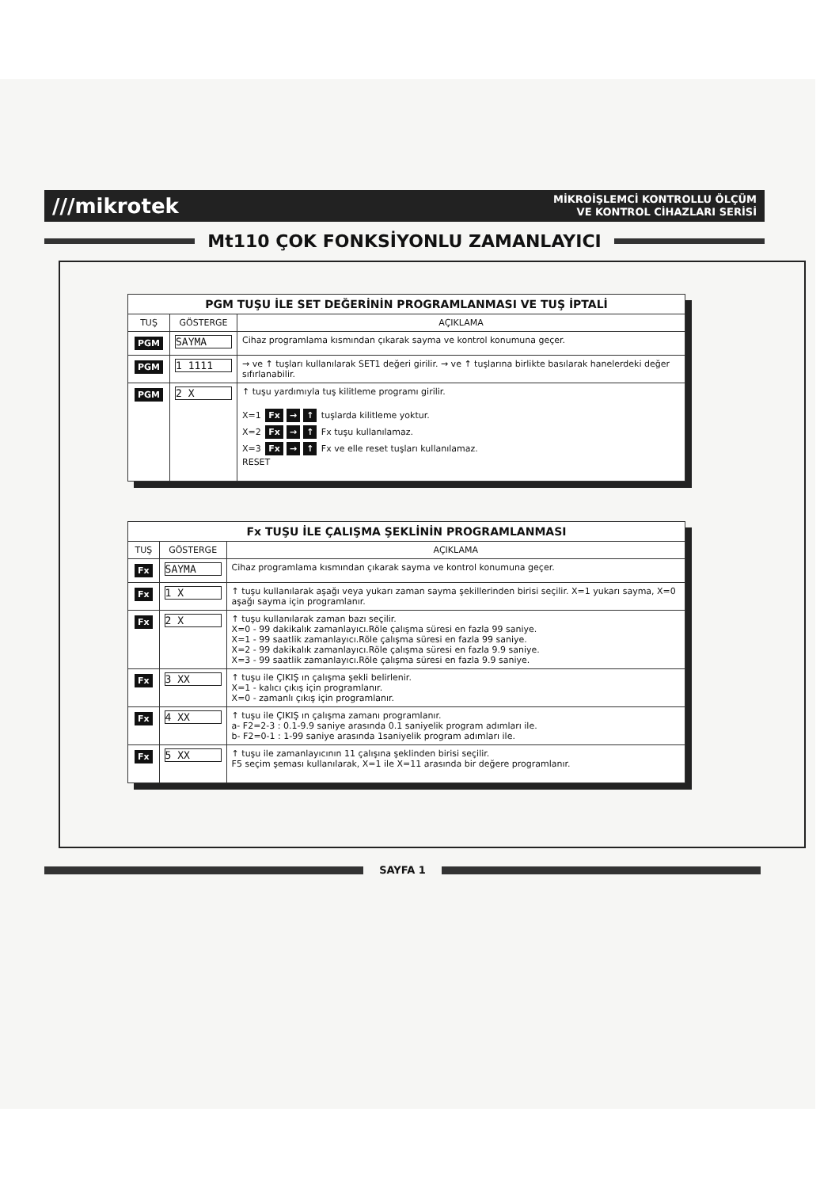///mikrotek
MİKROİŞLEMCİ KONTROLLU ÖLÇÜM
VE KONTROL CİHAZLARI SERİSİ
Mt110 ÇOK FONKSİYONLU ZAMANLAYICI
| PGM TUŞU İLE SET DEĞERİNİN PROGRAMLANMASI VE TUŞ İPTALİ | | |
| TUŞ | GÖSTERGE | AÇIKLAMA |
| PGM | SAYMA | Cihaz programlama kısmından çıkarak sayma ve kontrol konumuna geçer. |
| PGM | 1 1111 | → ve ↑ tuşları kullanılarak SET1 değeri girilir. → ve ↑ tuşlarına birlikte basılarak hanelerdeki değer sıfırlanabilir. |
| PGM | 2 X | ↑ tuşu yardımıyla tuş kilitleme programı girilir. X=1 Fx → ↑ tuşlarda kilitleme yoktur. X=2 Fx → ↑ Fx tuşu kullanılamaz. X=3 Fx → ↑ Fx ve elle reset tuşları kullanılamaz. RESET |
| Fx TUŞU İLE ÇALIŞMA ŞEKLİNİN PROGRAMLANMASI | | |
| TUŞ | GÖSTERGE | AÇIKLAMA |
| Fx | SAYMA | Cihaz programlama kısmından çıkarak sayma ve kontrol konumuna geçer. |
| Fx | 1 X | ↑ tuşu kullanılarak aşağı veya yukarı zaman sayma şekillerinden birisi seçilir. X=1 yukarı sayma, X=0 aşağı sayma için programlanır. |
| Fx | 2 X | ↑ tuşu kullanılarak zaman bazı seçilir. X=0 - 99 dakikalık zamanlayıcı.Röle çalışma süresi en fazla 99 saniye. X=1 - 99 saatlik zamanlayıcı.Röle çalışma süresi en fazla 99 saniye. X=2 - 99 dakikalık zamanlayıcı.Röle çalışma süresi en fazla 9.9 saniye. X=3 - 99 saatlik zamanlayıcı.Röle çalışma süresi en fazla 9.9 saniye. |
| Fx | 3 XX | ↑ tuşu ile ÇIKIŞ ın çalışma şekli belirlenir. X=1 - kalıcı çıkış için programlanır. X=0 - zamanlı çıkış için programlanır. |
| Fx | 4 XX | ↑ tuşu ile ÇIKIŞ ın çalışma zamanı programlanır. a- F2=2-3 : 0.1-9.9 saniye arasında 0.1 saniyelik program adımları ile. b- F2=0-1 : 1-99 saniye arasında 1saniyelik program adımları ile. |
| Fx | 5 XX | ↑ tuşu ile zamanlayıcının 11 çalışına şeklinden birisi seçilir. F5 seçim şeması kullanılarak, X=1 ile X=11 arasında bir değere programlanır. |
SAYFA 1